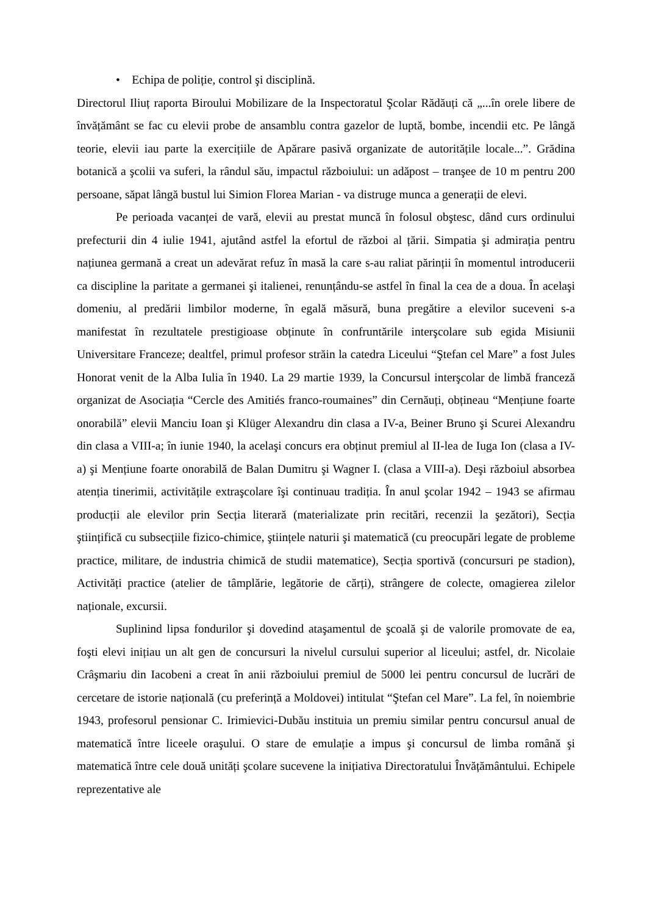• Echipa de poliție, control şi disciplină.
Directorul Iliuț raporta Biroului Mobilizare de la Inspectoratul Şcolar Rădăuți că „...în orele libere de învățământ se fac cu elevii probe de ansamblu contra gazelor de luptă, bombe, incendii etc. Pe lângă teorie, elevii iau parte la exercițiile de Apărare pasivă organizate de autoritățile locale...”. Grădina botanică a şcolii va suferi, la rândul său, impactul războiului: un adăpost – tranşee de 10 m pentru 200 persoane, săpat lângă bustul lui Simion Florea Marian - va distruge munca a generații de elevi.
Pe perioada vacanței de vară, elevii au prestat muncă în folosul obştesc, dând curs ordinului prefecturii din 4 iulie 1941, ajutând astfel la efortul de război al țării. Simpatia şi admirația pentru națiunea germană a creat un adevărat refuz în masă la care s-au raliat părinții în momentul introducerii ca discipline la paritate a germanei şi italienei, renunțându-se astfel în final la cea de a doua. În acelaşi domeniu, al predării limbilor moderne, în egală măsură, buna pregătire a elevilor suceveni s-a manifestat în rezultatele prestigioase obținute în confruntările interşcolare sub egida Misiunii Universitare Franceze; dealtfel, primul profesor străin la catedra Liceului “Ştefan cel Mare” a fost Jules Honorat venit de la Alba Iulia în 1940. La 29 martie 1939, la Concursul interşcolar de limbă franceză organizat de Asociația “Cercle des Amitiés franco-roumaines” din Cernăuți, obțineau “Mențiune foarte onorabilă” elevii Manciu Ioan şi Klüger Alexandru din clasa a IV-a, Beiner Bruno şi Scurei Alexandru din clasa a VIII-a; în iunie 1940, la acelaşi concurs era obținut premiul al II-lea de Iuga Ion (clasa a IV-a) şi Mențiune foarte onorabilă de Balan Dumitru şi Wagner I. (clasa a VIII-a). Deşi războiul absorbea atenția tinerimii, activitățile extraşcolare îşi continuau tradiția. În anul şcolar 1942 – 1943 se afirmau producții ale elevilor prin Secția literară (materializate prin recitări, recenzii la şezători), Secția ştiințifică cu subsecțiile fizico-chimice, ştiințele naturii şi matematică (cu preocupări legate de probleme practice, militare, de industria chimică de studii matematice), Secția sportivă (concursuri pe stadion), Activități practice (atelier de tâmplărie, legătorie de cărți), strângere de colecte, omagierea zilelor naționale, excursii.
Suplinind lipsa fondurilor şi dovedind ataşamentul de şcoală şi de valorile promovate de ea, foşti elevi inițiau un alt gen de concursuri la nivelul cursului superior al liceului; astfel, dr. Nicolaie Crâşmariu din Iacobeni a creat în anii războiului premiul de 5000 lei pentru concursul de lucrări de cercetare de istorie națională (cu preferință a Moldovei) intitulat “Ştefan cel Mare”. La fel, în noiembrie 1943, profesorul pensionar C. Irimievici-Dubău instituia un premiu similar pentru concursul anual de matematică între liceele oraşului. O stare de emulație a impus şi concursul de limba română şi matematică între cele două unități şcolare sucevene la inițiativa Directoratului Învățământului. Echipele reprezentative ale